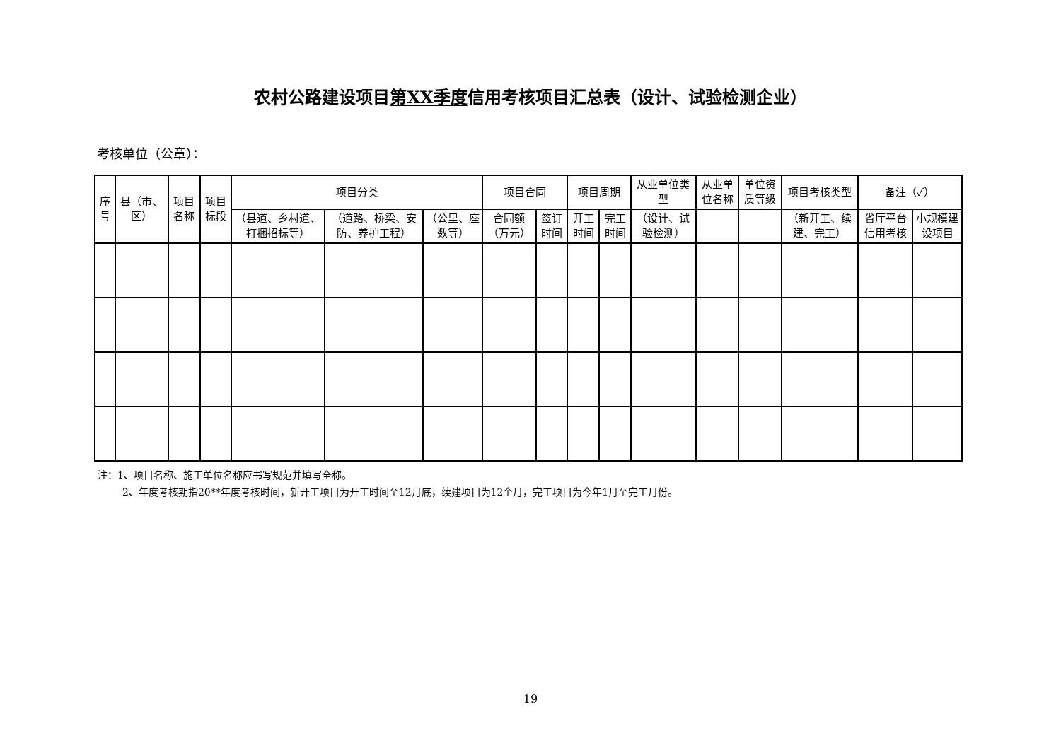农村公路建设项目第XX季度信用考核项目汇总表（设计、试验检测企业）
考核单位（公章）：
| 序号 | 县（市、区） | 项目名称 | 项目标段 | 项目分类 | | | 项目合同 | | 项目周期 | | 从业单位类型 | 从业单位名称 | 单位资质等级 | 项目考核类型 | 备注（✓） | |
| --- | --- | --- | --- | --- | --- | --- | --- | --- | --- | --- | --- | --- | --- | --- | --- | --- |
| | | | | （县道、乡村道、打捆招标等） | （道路、桥梁、安防、养护工程） | （公里、座数等） | 合同额（万元） | 签订时间 | 开工时间 | 完工时间 | （设计、试验检测） | | | （新开工、续建、完工） | 省厅平台信用考核 | 小规模建设项目 |
注：1、项目名称、施工单位名称应书写规范并填写全称。
   2、年度考核期指20**年度考核时间，新开工项目为开工时间至12月底，续建项目为12个月，完工项目为今年1月至完工月份。
19